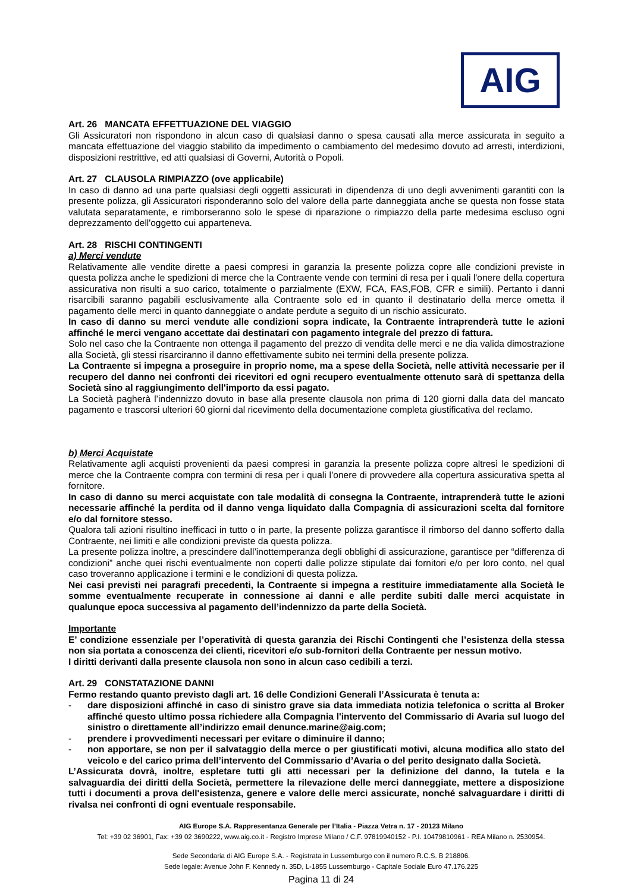AIG
Art. 26 MANCATA EFFETTUAZIONE DEL VIAGGIO
Gli Assicuratori non rispondono in alcun caso di qualsiasi danno o spesa causati alla merce assicurata in seguito a mancata effettuazione del viaggio stabilito da impedimento o cambiamento del medesimo dovuto ad arresti, interdizioni, disposizioni restrittive, ed atti qualsiasi di Governi, Autorità o Popoli.
Art. 27 CLAUSOLA RIMPIAZZO (ove applicabile)
In caso di danno ad una parte qualsiasi degli oggetti assicurati in dipendenza di uno degli avvenimenti garantiti con la presente polizza, gli Assicuratori risponderanno solo del valore della parte danneggiata anche se questa non fosse stata valutata separatamente, e rimborseranno solo le spese di riparazione o rimpiazzo della parte medesima escluso ogni deprezzamento dell'oggetto cui apparteneva.
Art. 28 RISCHI CONTINGENTI
a) Merci vendute
Relativamente alle vendite dirette a paesi compresi in garanzia la presente polizza copre alle condizioni previste in questa polizza anche le spedizioni di merce che la Contraente vende con termini di resa per i quali l'onere della copertura assicurativa non risulti a suo carico, totalmente o parzialmente (EXW, FCA, FAS,FOB, CFR e simili). Pertanto i danni risarcibili saranno pagabili esclusivamente alla Contraente solo ed in quanto il destinatario della merce ometta il pagamento delle merci in quanto danneggiate o andate perdute a seguito di un rischio assicurato.
In caso di danno su merci vendute alle condizioni sopra indicate, la Contraente intraprenderà tutte le azioni affinché le merci vengano accettate dai destinatari con pagamento integrale del prezzo di fattura.
Solo nel caso che la Contraente non ottenga il pagamento del prezzo di vendita delle merci e ne dia valida dimostrazione alla Società, gli stessi risarciranno il danno effettivamente subito nei termini della presente polizza.
La Contraente si impegna a proseguire in proprio nome, ma a spese della Società, nelle attività necessarie per il recupero del danno nei confronti dei ricevitori ed ogni recupero eventualmente ottenuto sarà di spettanza della Società sino al raggiungimento dell'importo da essi pagato.
La Società pagherà l’indennizzo dovuto in base alla presente clausola non prima di 120 giorni dalla data del mancato pagamento e trascorsi ulteriori 60 giorni dal ricevimento della documentazione completa giustificativa del reclamo.
b) Merci Acquistate
Relativamente agli acquisti provenienti da paesi compresi in garanzia la presente polizza copre altresì le spedizioni di merce che la Contraente compra con termini di resa per i quali l’onere di provvedere alla copertura assicurativa spetta al fornitore.
In caso di danno su merci acquistate con tale modalità di consegna la Contraente, intraprenderà tutte le azioni necessarie affinché la perdita od il danno venga liquidato dalla Compagnia di assicurazioni scelta dal fornitore e/o dal fornitore stesso.
Qualora tali azioni risultino inefficaci in tutto o in parte, la presente polizza garantisce il rimborso del danno sofferto dalla Contraente, nei limiti e alle condizioni previste da questa polizza.
La presente polizza inoltre, a prescindere dall’inottemperanza degli obblighi di assicurazione, garantisce per “differenza di condizioni” anche quei rischi eventualmente non coperti dalle polizze stipulate dai fornitori e/o per loro conto, nel qual caso troveranno applicazione i termini e le condizioni di questa polizza.
Nei casi previsti nei paragrafi precedenti, la Contraente si impegna a restituire immediatamente alla Società le somme eventualmente recuperate in connessione ai danni e alle perdite subiti dalle merci acquistate in qualunque epoca successiva al pagamento dell’indennizzo da parte della Società.
Importante
E’ condizione essenziale per l’operatività di questa garanzia dei Rischi Contingenti che l’esistenza della stessa non sia portata a conoscenza dei clienti, ricevitori e/o sub-fornitori della Contraente per nessun motivo.
I diritti derivanti dalla presente clausola non sono in alcun caso cedibili a terzi.
Art. 29 CONSTATAZIONE DANNI
Fermo restando quanto previsto dagli art. 16 delle Condizioni Generali l’Assicurata è tenuta a:
- dare disposizioni affinché in caso di sinistro grave sia data immediata notizia telefonica o scritta al Broker affinché questo ultimo possa richiedere alla Compagnia l'intervento del Commissario di Avaria sul luogo del sinistro o direttamente all’indirizzo email denunce.marine@aig.com;
- prendere i provvedimenti necessari per evitare o diminuire il danno;
- non apportare, se non per il salvataggio della merce o per giustificati motivi, alcuna modifica allo stato del veicolo e del carico prima dell’intervento del Commissario d’Avaria o del perito designato dalla Società.
L’Assicurata dovrà, inoltre, espletare tutti gli atti necessari per la definizione del danno, la tutela e la salvaguardia dei diritti della Società, permettere la rilevazione delle merci danneggiate, mettere a disposizione tutti i documenti a prova dell'esistenza, genere e valore delle merci assicurate, nonché salvaguardare i diritti di rivalsa nei confronti di ogni eventuale responsabile.
AIG Europe S.A. Rappresentanza Generale per l’Italia - Piazza Vetra n. 17 - 20123 Milano
Tel: +39 02 36901, Fax: +39 02 3690222, www.aig.co.it - Registro Imprese Milano / C.F. 97819940152 - P.I. 10479810961 - REA Milano n. 2530954.
Sede Secondaria di AIG Europe S.A. - Registrata in Lussemburgo con il numero R.C.S. B 218806.
Sede legale: Avenue John F. Kennedy n. 35D, L-1855 Lussemburgo - Capitale Sociale Euro 47.176.225
Pagina 11 di 24